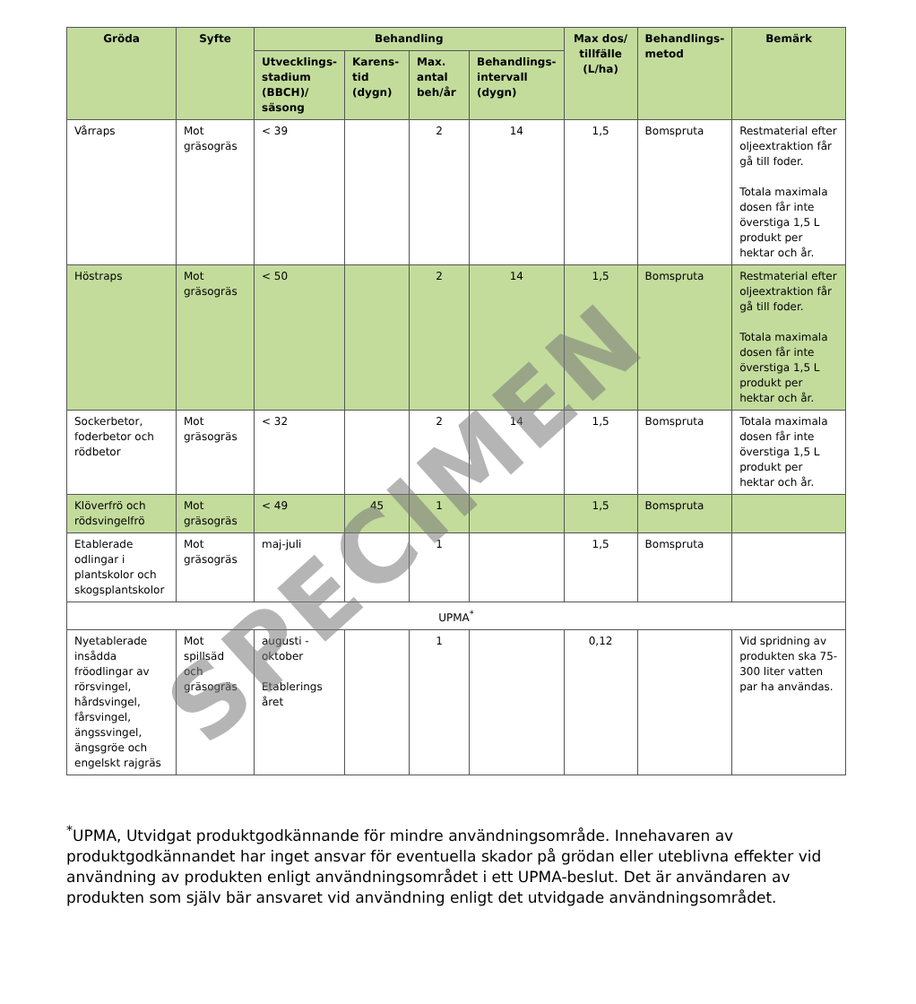| Gröda | Syfte | Behandling | | | | Max dos/ tillfälle (L/ha) | Behandlings-metod | Bemärk |
| --- | --- | --- | --- | --- | --- | --- | --- | --- |
| | | Utvecklings-stadium (BBCH)/ säsong | Karens-tid (dygn) | Max. antal beh/år | Behandlings-intervall (dygn) | | | |
| Vårraps | Mot gräsogräs | < 39 | | 2 | 14 | 1,5 | Bomspruta | Restmaterial efter oljeextraktion får gå till foder. Totala maximala dosen får inte överstiga 1,5 L produkt per hektar och år. |
| Höstraps | Mot gräsogräs | < 50 | | 2 | 14 | 1,5 | Bomspruta | Restmaterial efter oljeextraktion får gå till foder. Totala maximala dosen får inte överstiga 1,5 L produkt per hektar och år. |
| Sockerbetor, foderbetor och rödbetor | Mot gräsogräs | < 32 | | 2 | 14 | 1,5 | Bomspruta | Totala maximala dosen får inte överstiga 1,5 L produkt per hektar och år. |
| Klöverfrö och rödsvingelfrö | Mot gräsogräs | < 49 | 45 | 1 | | 1,5 | Bomspruta | |
| Etablerade odlingar i plantskolor och skogsplantskolor | Mot gräsogräs | maj-juli | | 1 | | 1,5 | Bomspruta | |
| UPMA<sup>*</sup> | | | | | | | | |
| Nyetablerade insådda fröodlingar av rörsvingel, hårdsvingel, fårsvingel, ängssvingel, ängsgröe och engelskt rajgräs | Mot spillsäd och gräsogräs | augusti - oktober Etablerings året | | 1 | | 0,12 | | Vid spridning av produkten ska 75-300 liter vatten par ha användas. |
SPECIMEN
<sup>*</sup> UPMA, Utvidgat produktgodkännande för mindre användningsområde. Innehavaren av produktgodkännandet har inget ansvar för eventuella skador på grödan eller uteblivna effekter vid användning av produkten enligt användningsområdet i ett UPMA-beslut. Det är användaren av produkten som själv bär ansvaret vid användning enligt det utvidgade användningsområdet.